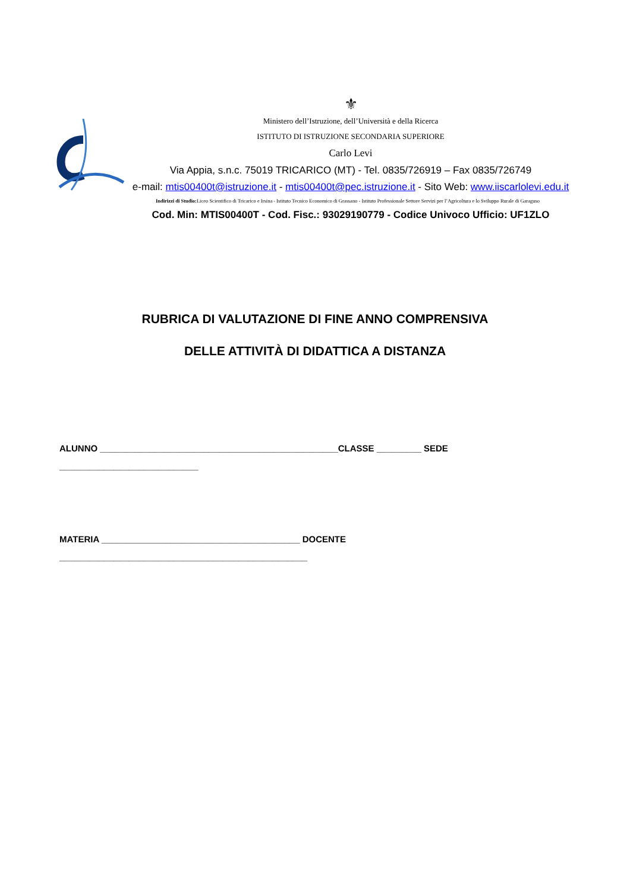⚜
Ministero dell’Istruzione, dell’Università e della Ricerca
ISTITUTO DI ISTRUZIONE SECONDARIA SUPERIORE
Carlo Levi
Via Appia, s.n.c. 75019 TRICARICO (MT) - Tel. 0835/726919 – Fax 0835/726749
e-mail: mtis00400t@istruzione.it - mtis00400t@pec.istruzione.it - Sito Web: www.iiscarlolevi.edu.it
Indirizzi di Studio: Liceo Scientifico di Tricarico e Irsina - Istituto Tecnico Economico di Grassano - Istituto Professionale Settore Servizi per l’Agricoltura e lo Sviluppo Rurale di Garaguso
Cod. Min: MTIS00400T - Cod. Fisc.: 93029190779 - Codice Univoco Ufficio: UF1ZLO
RUBRICA DI VALUTAZIONE DI FINE ANNO COMPRENSIVA
DELLE ATTIVITÀ DI DIDATTICA A DISTANZA
ALUNNO ________________________________________________CLASSE _________ SEDE
____________________________
MATERIA ________________________________________ DOCENTE
__________________________________________________